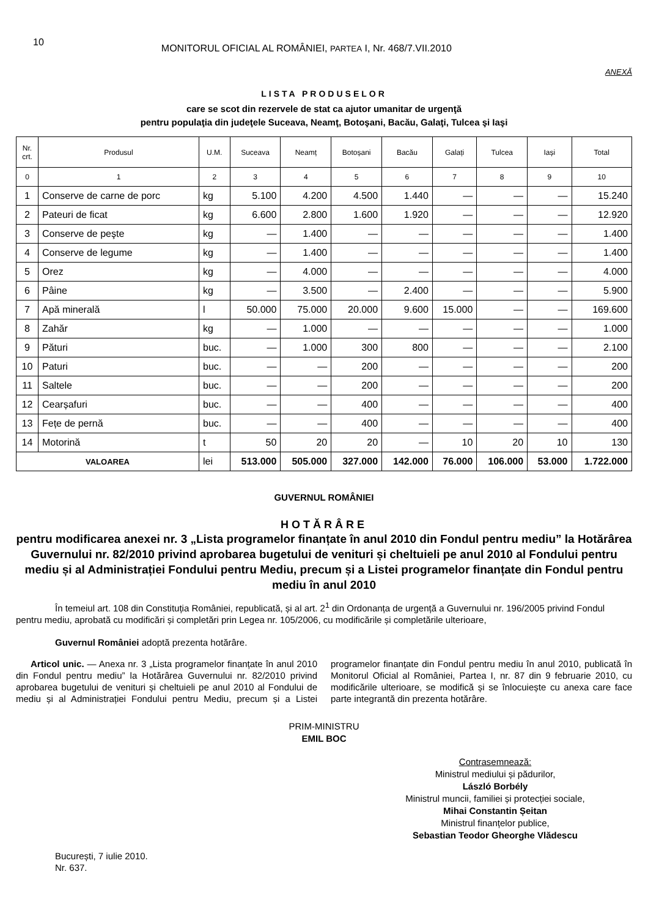10 MONITORUL OFICIAL AL ROMÂNIEI, PARTEA I, Nr. 468/7.VII.2010
ANEXĂ
LISTA PRODUSELOR
care se scot din rezervele de stat ca ajutor umanitar de urgenţă
pentru populaţia din judeţele Suceava, Neamţ, Botoşani, Bacău, Galaţi, Tulcea şi Iaşi
| Nr. crt. | Produsul | U.M. | Suceava | Neamț | Botoșani | Bacău | Galați | Tulcea | Iași | Total |
| --- | --- | --- | --- | --- | --- | --- | --- | --- | --- | --- |
| 0 | 1 | 2 | 3 | 4 | 5 | 6 | 7 | 8 | 9 | 10 |
| 1 | Conserve de carne de porc | kg | 5.100 | 4.200 | 4.500 | 1.440 | — | — | — | 15.240 |
| 2 | Pateuri de ficat | kg | 6.600 | 2.800 | 1.600 | 1.920 | — | — | — | 12.920 |
| 3 | Conserve de peşte | kg | — | 1.400 | — | — | — | — | — | 1.400 |
| 4 | Conserve de legume | kg | — | 1.400 | — | — | — | — | — | 1.400 |
| 5 | Orez | kg | — | 4.000 | — | — | — | — | — | 4.000 |
| 6 | Pâine | kg | — | 3.500 | — | 2.400 | — | — | — | 5.900 |
| 7 | Apă minerală | l | 50.000 | 75.000 | 20.000 | 9.600 | 15.000 | — | — | 169.600 |
| 8 | Zahăr | kg | — | 1.000 | — | — | — | — | — | 1.000 |
| 9 | Pături | buc. | — | 1.000 | 300 | 800 | — | — | — | 2.100 |
| 10 | Paturi | buc. | — | — | 200 | — | — | — | — | 200 |
| 11 | Saltele | buc. | — | — | 200 | — | — | — | — | 200 |
| 12 | Cearșafuri | buc. | — | — | 400 | — | — | — | — | 400 |
| 13 | Fețe de pernă | buc. | — | — | 400 | — | — | — | — | 400 |
| 14 | Motorină | t | 50 | 20 | 20 | — | 10 | 20 | 10 | 130 |
| VALOAREA | | lei | 513.000 | 505.000 | 327.000 | 142.000 | 76.000 | 106.000 | 53.000 | 1.722.000 |
GUVERNUL ROMÂNIEI
HOTĂRÂRE
pentru modificarea anexei nr. 3 „Lista programelor finanțate în anul 2010 din Fondul pentru mediu” la Hotărârea Guvernului nr. 82/2010 privind aprobarea bugetului de venituri și cheltuieli pe anul 2010 al Fondului pentru mediu și al Administrației Fondului pentru Mediu, precum și a Listei programelor finanțate din Fondul pentru mediu în anul 2010
În temeiul art. 108 din Constituția României, republicată, și al art. 2<sup>1</sup> din Ordonanța de urgență a Guvernului nr. 196/2005 privind Fondul pentru mediu, aprobată cu modificări și completări prin Legea nr. 105/2006, cu modificările și completările ulterioare,
Guvernul României adoptă prezenta hotărâre.
Articol unic. — Anexa nr. 3 „Lista programelor finanțate în anul 2010 din Fondul pentru mediu” la Hotărârea Guvernului nr. 82/2010 privind aprobarea bugetului de venituri și cheltuieli pe anul 2010 al Fondului de mediu și al Administrației Fondului pentru Mediu, precum și a Listei programelor finanțate din Fondul pentru mediu în anul 2010, publicată în Monitorul Oficial al României, Partea I, nr. 87 din 9 februarie 2010, cu modificările ulterioare, se modifică și se înlocuiește cu anexa care face parte integrantă din prezenta hotărâre.
PRIM-MINISTRU
EMIL BOC
Contrasemnează:
Ministrul mediului și pădurilor,
László Borbély
Ministrul muncii, familiei și protecției sociale,
Mihai Constantin Șeitan
Ministrul finanțelor publice,
Sebastian Teodor Gheorghe Vlădescu
București, 7 iulie 2010.
Nr. 637.